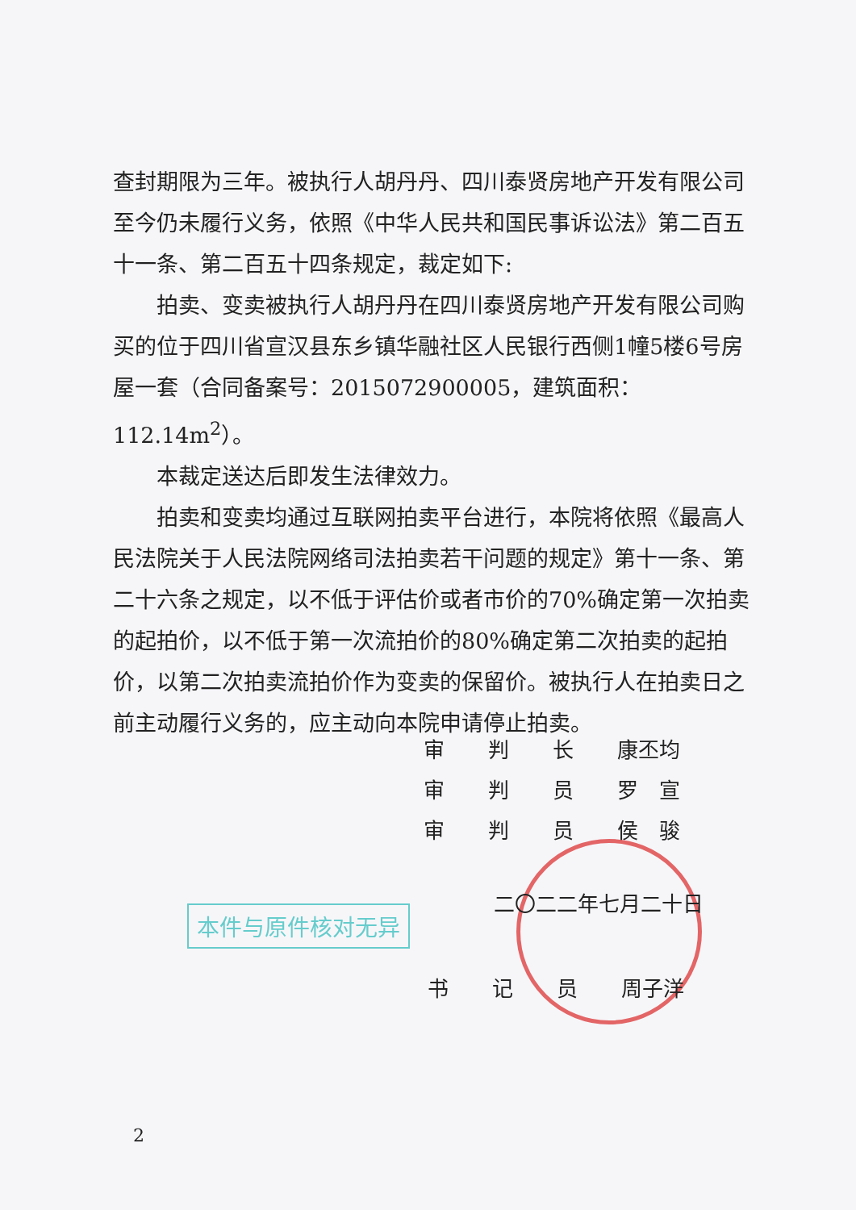查封期限为三年。被执行人胡丹丹、四川泰贤房地产开发有限公司至今仍未履行义务，依照《中华人民共和国民事诉讼法》第二百五十一条、第二百五十四条规定，裁定如下:
拍卖、变卖被执行人胡丹丹在四川泰贤房地产开发有限公司购买的位于四川省宣汉县东乡镇华融社区人民银行西侧1幢5楼6号房屋一套（合同备案号：2015072900005，建筑面积：112.14m<sup>2</sup>）。
本裁定送达后即发生法律效力。
拍卖和变卖均通过互联网拍卖平台进行，本院将依照《最高人民法院关于人民法院网络司法拍卖若干问题的规定》第十一条、第二十六条之规定，以不低于评估价或者市价的70%确定第一次拍卖的起拍价，以不低于第一次流拍价的80%确定第二次拍卖的起拍价，以第二次拍卖流拍价作为变卖的保留价。被执行人在拍卖日之前主动履行义务的，应主动向本院申请停止拍卖。
审 判 长 康丕均
审 判 员 罗　宣
审 判 员 侯　骏
本件与原件核对无异
二〇二二年七月二十日
书 记 员 周子洋
2